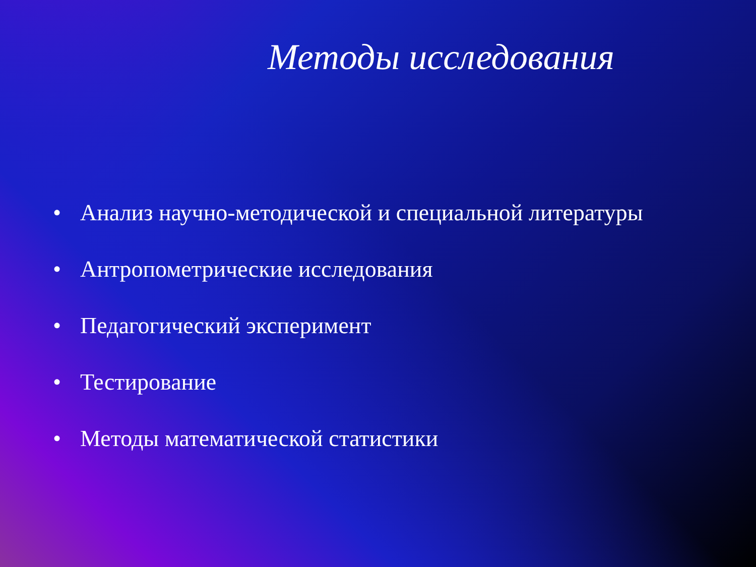Методы исследования
• Анализ научно-методической и специальной литературы
• Антропометрические исследования
• Педагогический эксперимент
• Тестирование
• Методы математической статистики